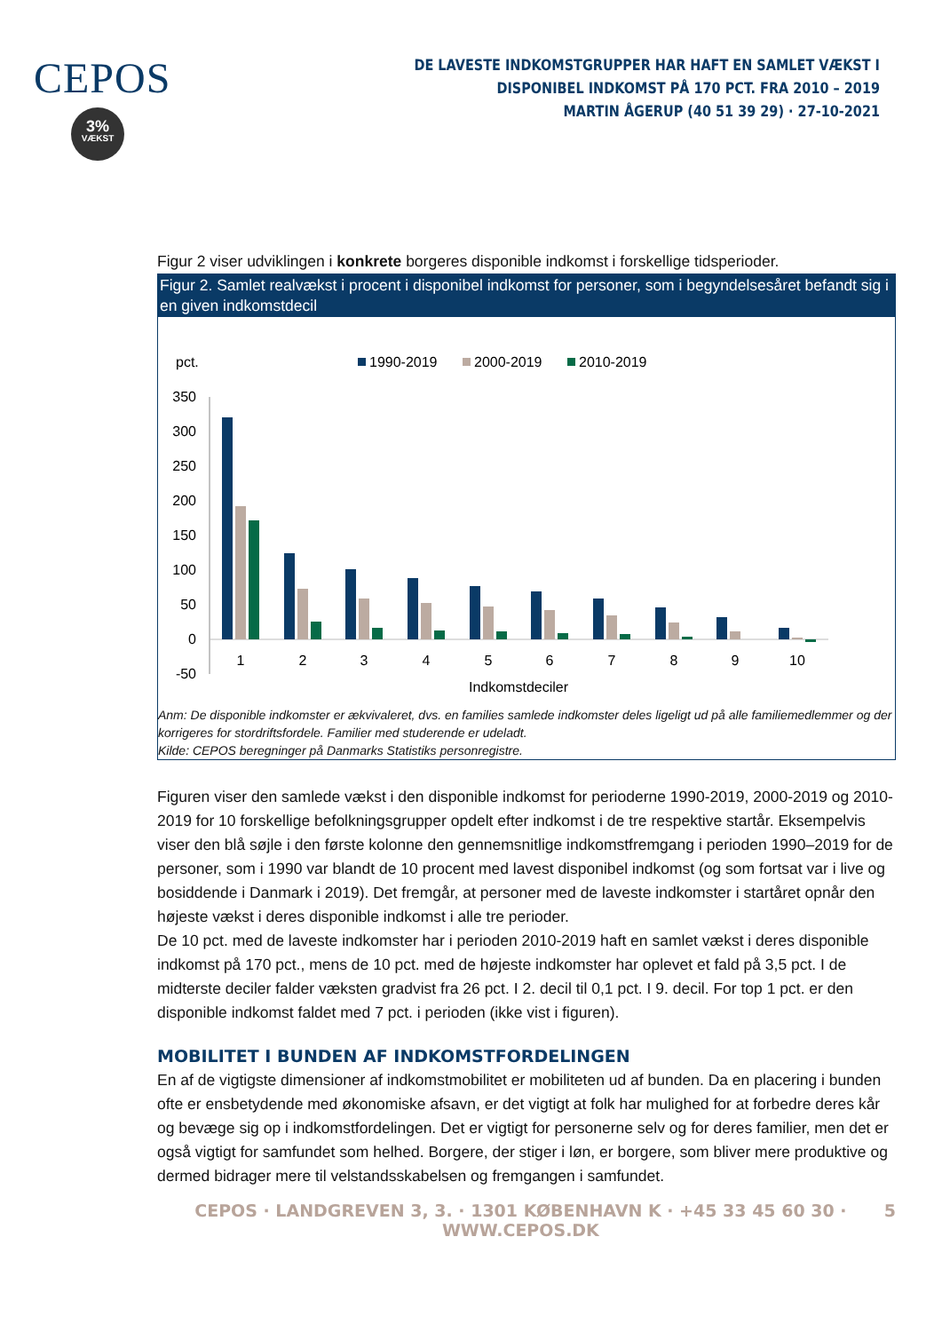CEPOS
3%
VÆKST
DE LAVESTE INDKOMSTGRUPPER HAR HAFT EN SAMLET VÆKST I DISPONIBEL INDKOMST PÅ 170 PCT. FRA 2010 – 2019
MARTIN ÅGERUP (40 51 39 29) · 27-10-2021
Figur 2 viser udviklingen i konkrete borgeres disponible indkomst i forskellige tidsperioder.
Figur 2. Samlet realvækst i procent i disponibel indkomst for personer, som i begyndelsesåret befandt sig i en given indkomstdecil
pct.
1990-2019
2000-2019
2010-2019
350
300
250
200
150
100
50
0
-50
1
2
3
4
5
6
7
8
9
10
Indkomstdeciler
Anm: De disponible indkomster er ækvivaleret, dvs. en families samlede indkomster deles ligeligt ud på alle familiemedlemmer og der korrigeres for stordriftsfordele. Familier med studerende er udeladt.
Kilde: CEPOS beregninger på Danmarks Statistiks personregistre.
Figuren viser den samlede vækst i den disponible indkomst for perioderne 1990-2019, 2000-2019 og 2010-2019 for 10 forskellige befolkningsgrupper opdelt efter indkomst i de tre respektive startår. Eksempelvis viser den blå søjle i den første kolonne den gennemsnitlige indkomstfremgang i perioden 1990–2019 for de personer, som i 1990 var blandt de 10 procent med lavest disponibel indkomst (og som fortsat var i live og bosiddende i Danmark i 2019). Det fremgår, at personer med de laveste indkomster i startåret opnår den højeste vækst i deres disponible indkomst i alle tre perioder.
De 10 pct. med de laveste indkomster har i perioden 2010-2019 haft en samlet vækst i deres disponible indkomst på 170 pct., mens de 10 pct. med de højeste indkomster har oplevet et fald på 3,5 pct. I de midterste deciler falder væksten gradvist fra 26 pct. I 2. decil til 0,1 pct. I 9. decil. For top 1 pct. er den disponible indkomst faldet med 7 pct. i perioden (ikke vist i figuren).
MOBILITET I BUNDEN AF INDKOMSTFORDELINGEN
En af de vigtigste dimensioner af indkomstmobilitet er mobiliteten ud af bunden. Da en placering i bunden ofte er ensbetydende med økonomiske afsavn, er det vigtigt at folk har mulighed for at forbedre deres kår og bevæge sig op i indkomstfordelingen. Det er vigtigt for personerne selv og for deres familier, men det er også vigtigt for samfundet som helhed. Borgere, der stiger i løn, er borgere, som bliver mere produktive og dermed bidrager mere til velstandsskabelsen og fremgangen i samfundet.
CEPOS · LANDGREVEN 3, 3. · 1301 KØBENHAVN K · +45 33 45 60 30 · WWW.CEPOS.DK 5